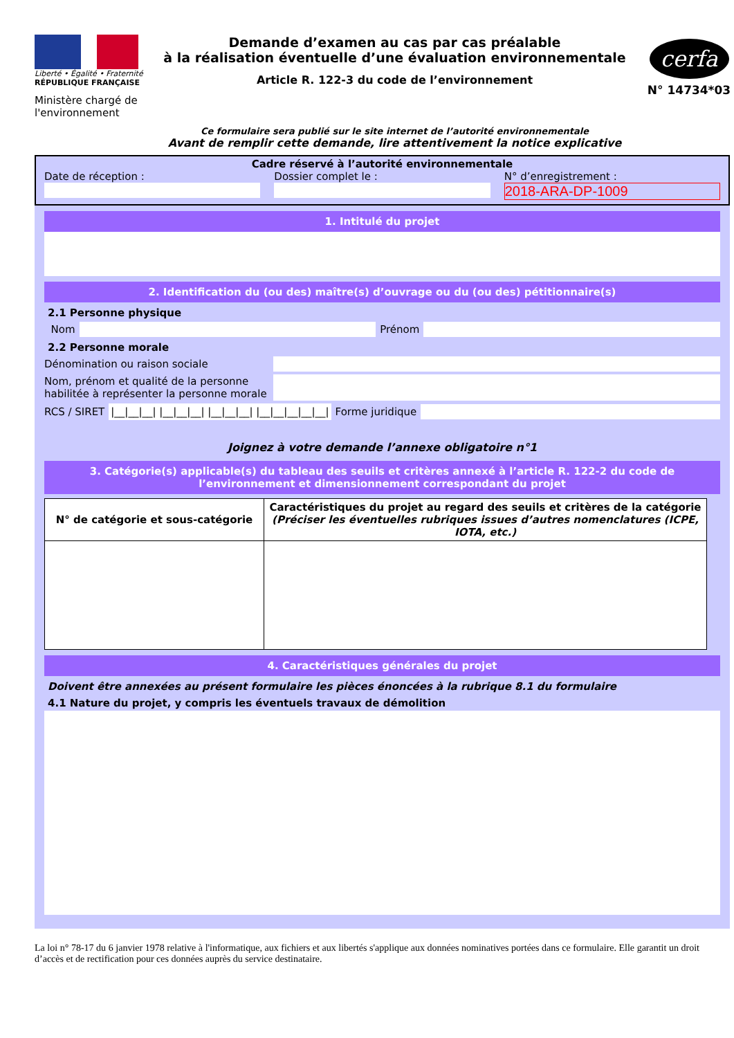Liberté • Égalité • Fraternité
RÉPUBLIQUE FRANÇAISE
Ministère chargé de l'environnement
Demande d’examen au cas par cas préalable
à la réalisation éventuelle d’une évaluation environnementale
Article R. 122-3 du code de l’environnement
cerfa
N° 14734*03
Ce formulaire sera publié sur le site internet de l’autorité environnementale
Avant de remplir cette demande, lire attentivement la notice explicative
Cadre réservé à l’autorité environnementale
Date de réception : Dossier complet le : N° d’enregistrement :
2018-ARA-DP-1009
1. Intitulé du projet
2. Identification du (ou des) maître(s) d’ouvrage ou du (ou des) pétitionnaire(s)
2.1 Personne physique
Nom
Prénom
2.2 Personne morale
Dénomination ou raison sociale
Nom, prénom et qualité de la personne habilitée à représenter la personne morale
RCS / SIRET |__|__|__| |__|__|__| |__|__|__| |__|__|__|__|__| Forme juridique
Joignez à votre demande l’annexe obligatoire n°1
3. Catégorie(s) applicable(s) du tableau des seuils et critères annexé à l’article R. 122-2 du code de l’environnement et dimensionnement correspondant du projet
| N° de catégorie et sous-catégorie | Caractéristiques du projet au regard des seuils et critères de la catégorie (Préciser les éventuelles rubriques issues d’autres nomenclatures (ICPE, IOTA, etc.) |
| --- | --- |
4. Caractéristiques générales du projet
Doivent être annexées au présent formulaire les pièces énoncées à la rubrique 8.1 du formulaire
4.1 Nature du projet, y compris les éventuels travaux de démolition
La loi n° 78-17 du 6 janvier 1978 relative à l'informatique, aux fichiers et aux libertés s'applique aux données nominatives portées dans ce formulaire. Elle garantit un droit d’accès et de rectification pour ces données auprès du service destinataire.